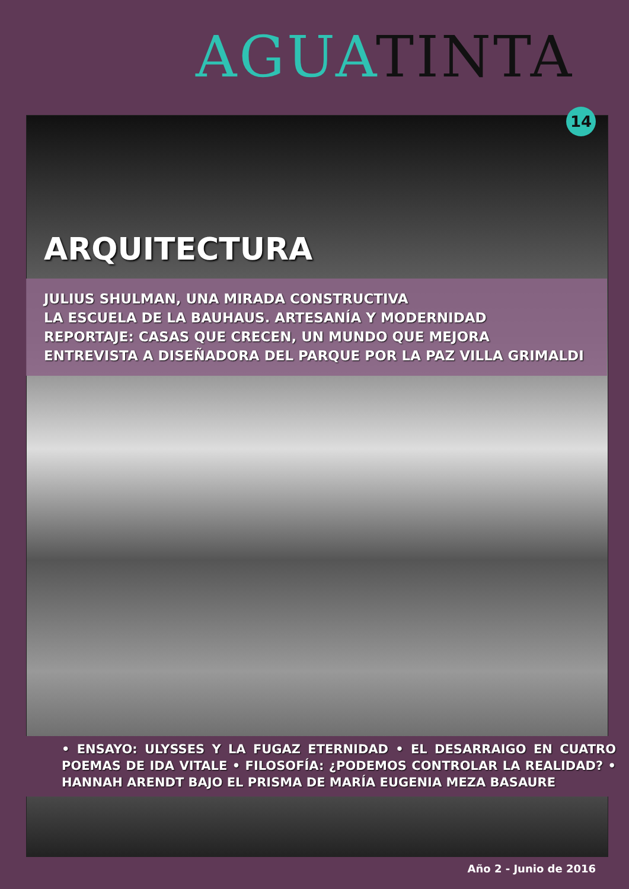AGUA TINTA
14
ARQUITECTURA
JULIUS SHULMAN, UNA MIRADA CONSTRUCTIVA
LA ESCUELA DE LA BAUHAUS. ARTESANÍA Y MODERNIDAD
REPORTAJE: CASAS QUE CRECEN, UN MUNDO QUE MEJORA
ENTREVISTA A DISEÑADORA DEL PARQUE POR LA PAZ VILLA GRIMALDI
• ENSAYO: ULYSSES Y LA FUGAZ ETERNIDAD • EL DESARRAIGO EN CUATRO POEMAS DE IDA VITALE • FILOSOFÍA: ¿PODEMOS CONTROLAR LA REALIDAD? • HANNAH ARENDT BAJO EL PRISMA DE MARÍA EUGENIA MEZA BASAURE
Año 2 - Junio de 2016